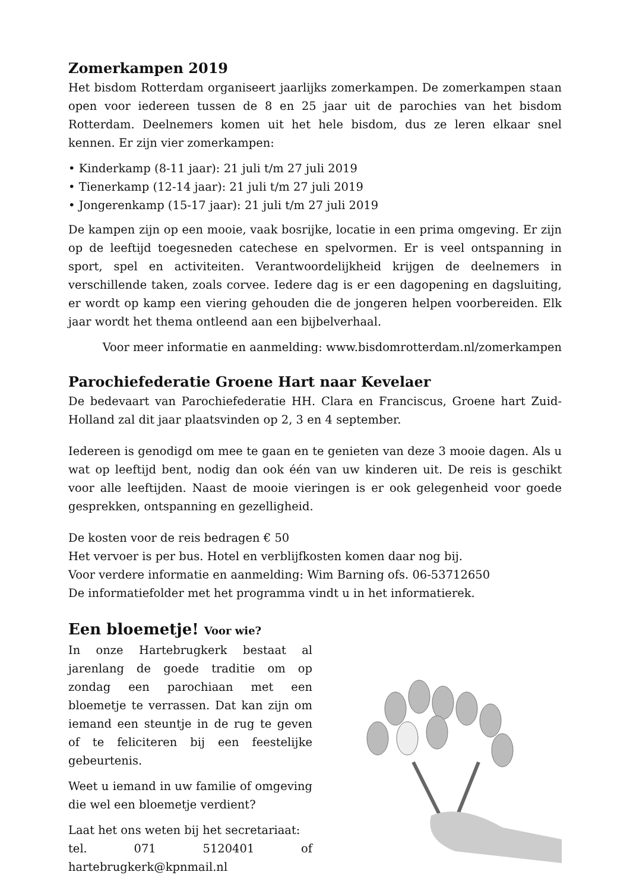Zomerkampen 2019
Het bisdom Rotterdam organiseert jaarlijks zomerkampen. De zomerkampen staan open voor iedereen tussen de 8 en 25 jaar uit de parochies van het bisdom Rotterdam. Deelnemers komen uit het hele bisdom, dus ze leren elkaar snel kennen. Er zijn vier zomerkampen:
• Kinderkamp (8-11 jaar): 21 juli t/m 27 juli 2019
• Tienerkamp (12-14 jaar): 21 juli t/m 27 juli 2019
• Jongerenkamp (15-17 jaar): 21 juli t/m 27 juli 2019
De kampen zijn op een mooie, vaak bosrijke, locatie in een prima omgeving. Er zijn op de leeftijd toegesneden catechese en spelvormen. Er is veel ontspanning in sport, spel en activiteiten. Verantwoordelijkheid krijgen de deelnemers in verschillende taken, zoals corvee. Iedere dag is er een dagopening en dagsluiting, er wordt op kamp een viering gehouden die de jongeren helpen voorbereiden. Elk jaar wordt het thema ontleend aan een bijbelverhaal.
Voor meer informatie en aanmelding: www.bisdomrotterdam.nl/zomerkampen
Parochiefederatie Groene Hart naar Kevelaer
De bedevaart van Parochiefederatie HH. Clara en Franciscus, Groene hart Zuid-Holland zal dit jaar plaatsvinden op 2, 3 en 4 september.
Iedereen is genodigd om mee te gaan en te genieten van deze 3 mooie dagen. Als u wat op leeftijd bent, nodig dan ook één van uw kinderen uit. De reis is geschikt voor alle leeftijden. Naast de mooie vieringen is er ook gelegenheid voor goede gesprekken, ontspanning en gezelligheid.
De kosten voor de reis bedragen € 50
Het vervoer is per bus. Hotel en verblijfkosten komen daar nog bij.
Voor verdere informatie en aanmelding: Wim Barning ofs. 06-53712650
De informatiefolder met het programma vindt u in het informatierek.
Een bloemetje! Voor wie?
In onze Hartebrugkerk bestaat al jarenlang de goede traditie om op zondag een parochiaan met een bloemetje te verrassen. Dat kan zijn om iemand een steuntje in de rug te geven of te feliciteren bij een feestelijke gebeurtenis.
Weet u iemand in uw familie of omgeving die wel een bloemetje verdient?
Laat het ons weten bij het secretariaat:
tel. 071 5120401 of hartebrugkerk@kpnmail.nl